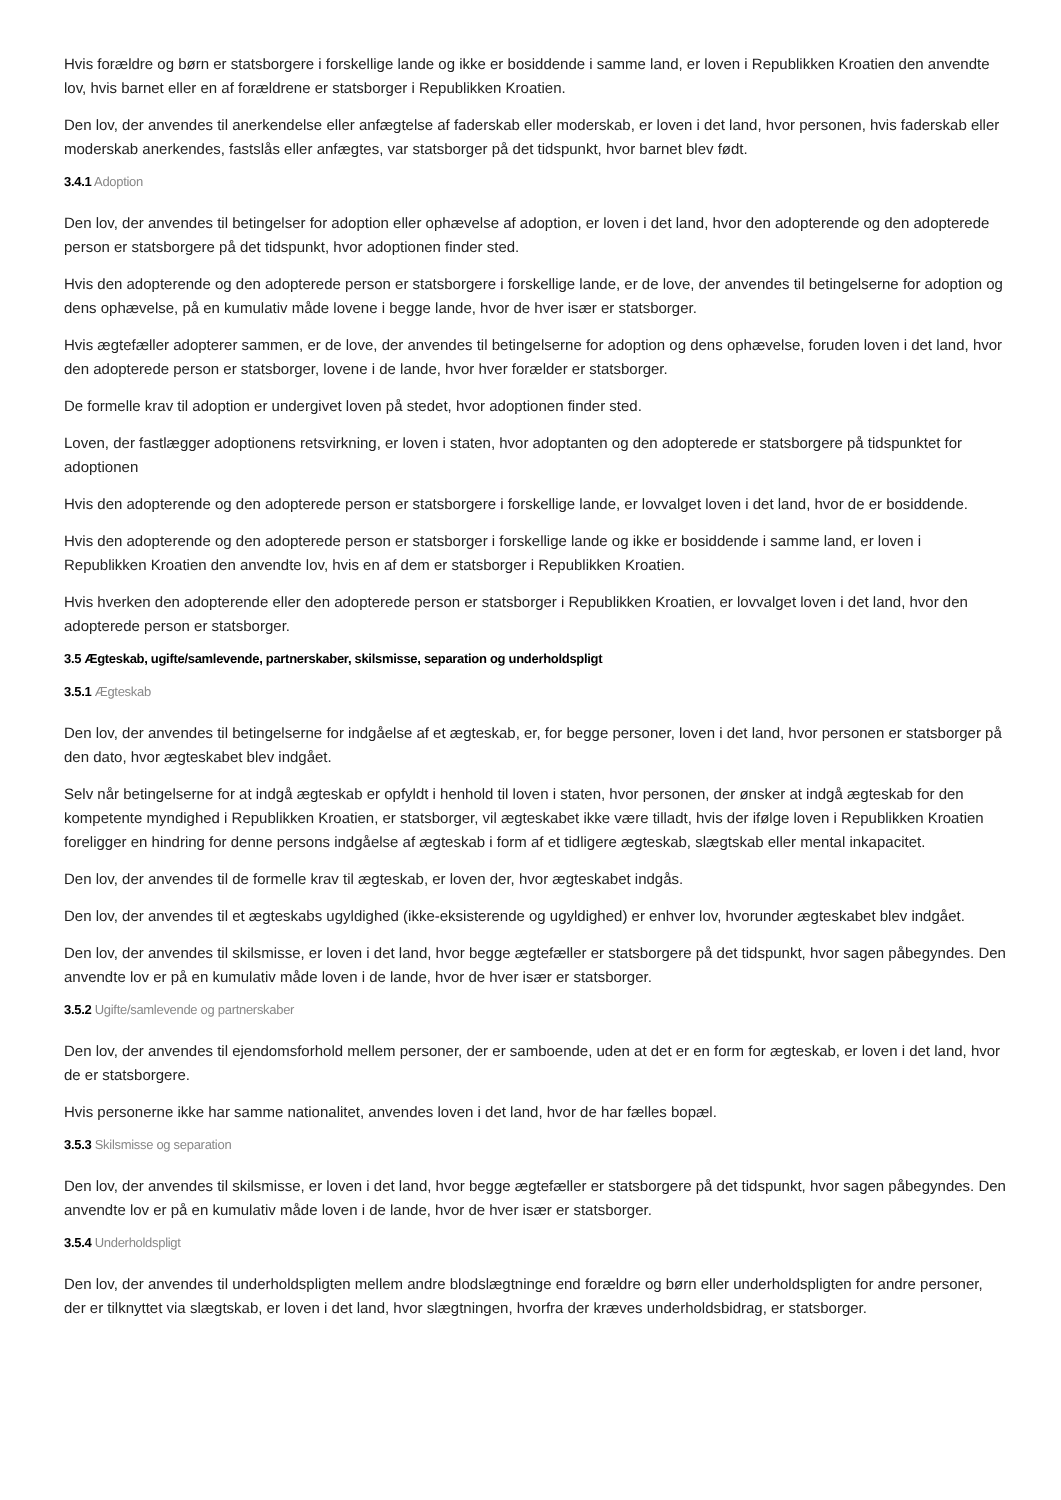Hvis forældre og børn er statsborgere i forskellige lande og ikke er bosiddende i samme land, er loven i Republikken Kroatien den anvendte lov, hvis barnet eller en af forældrene er statsborger i Republikken Kroatien.
Den lov, der anvendes til anerkendelse eller anfægtelse af faderskab eller moderskab, er loven i det land, hvor personen, hvis faderskab eller moderskab anerkendes, fastslås eller anfægtes, var statsborger på det tidspunkt, hvor barnet blev født.
3.4.1 Adoption
Den lov, der anvendes til betingelser for adoption eller ophævelse af adoption, er loven i det land, hvor den adopterende og den adopterede person er statsborgere på det tidspunkt, hvor adoptionen finder sted.
Hvis den adopterende og den adopterede person er statsborgere i forskellige lande, er de love, der anvendes til betingelserne for adoption og dens ophævelse, på en kumulativ måde lovene i begge lande, hvor de hver især er statsborger.
Hvis ægtefæller adopterer sammen, er de love, der anvendes til betingelserne for adoption og dens ophævelse, foruden loven i det land, hvor den adopterede person er statsborger, lovene i de lande, hvor hver forælder er statsborger.
De formelle krav til adoption er undergivet loven på stedet, hvor adoptionen finder sted.
Loven, der fastlægger adoptionens retsvirkning, er loven i staten, hvor adoptanten og den adopterede er statsborgere på tidspunktet for adoptionen
Hvis den adopterende og den adopterede person er statsborgere i forskellige lande, er lovvalget loven i det land, hvor de er bosiddende.
Hvis den adopterende og den adopterede person er statsborger i forskellige lande og ikke er bosiddende i samme land, er loven i Republikken Kroatien den anvendte lov, hvis en af dem er statsborger i Republikken Kroatien.
Hvis hverken den adopterende eller den adopterede person er statsborger i Republikken Kroatien, er lovvalget loven i det land, hvor den adopterede person er statsborger.
3.5 Ægteskab, ugifte/samlevende, partnerskaber, skilsmisse, separation og underholdspligt
3.5.1 Ægteskab
Den lov, der anvendes til betingelserne for indgåelse af et ægteskab, er, for begge personer, loven i det land, hvor personen er statsborger på den dato, hvor ægteskabet blev indgået.
Selv når betingelserne for at indgå ægteskab er opfyldt i henhold til loven i staten, hvor personen, der ønsker at indgå ægteskab for den kompetente myndighed i Republikken Kroatien, er statsborger, vil ægteskabet ikke være tilladt, hvis der ifølge loven i Republikken Kroatien foreligger en hindring for denne persons indgåelse af ægteskab i form af et tidligere ægteskab, slægtskab eller mental inkapacitet.
Den lov, der anvendes til de formelle krav til ægteskab, er loven der, hvor ægteskabet indgås.
Den lov, der anvendes til et ægteskabs ugyldighed (ikke-eksisterende og ugyldighed) er enhver lov, hvorunder ægteskabet blev indgået.
Den lov, der anvendes til skilsmisse, er loven i det land, hvor begge ægtefæller er statsborgere på det tidspunkt, hvor sagen påbegyndes. Den anvendte lov er på en kumulativ måde loven i de lande, hvor de hver især er statsborger.
3.5.2 Ugifte/samlevende og partnerskaber
Den lov, der anvendes til ejendomsforhold mellem personer, der er samboende, uden at det er en form for ægteskab, er loven i det land, hvor de er statsborgere.
Hvis personerne ikke har samme nationalitet, anvendes loven i det land, hvor de har fælles bopæl.
3.5.3 Skilsmisse og separation
Den lov, der anvendes til skilsmisse, er loven i det land, hvor begge ægtefæller er statsborgere på det tidspunkt, hvor sagen påbegyndes. Den anvendte lov er på en kumulativ måde loven i de lande, hvor de hver især er statsborger.
3.5.4 Underholdspligt
Den lov, der anvendes til underholdspligten mellem andre blodslægtninge end forældre og børn eller underholdspligten for andre personer, der er tilknyttet via slægtskab, er loven i det land, hvor slægtningen, hvorfra der kræves underholdsbidrag, er statsborger.